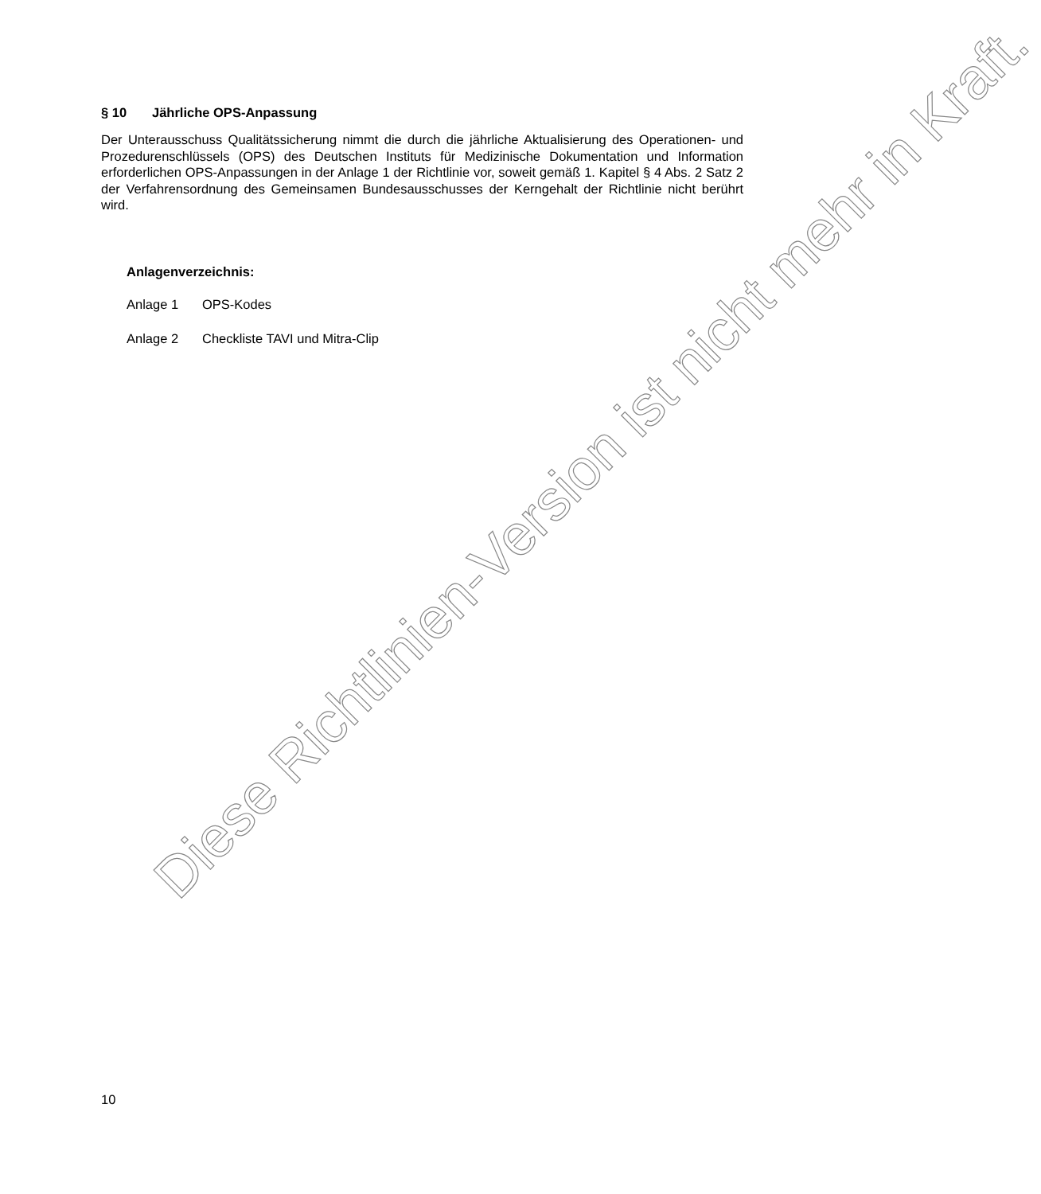§ 10 Jährliche OPS-Anpassung
Der Unterausschuss Qualitätssicherung nimmt die durch die jährliche Aktualisierung des Operationen- und Prozedurenschlüssels (OPS) des Deutschen Instituts für Medizinische Dokumentation und Information erforderlichen OPS-Anpassungen in der Anlage 1 der Richtlinie vor, soweit gemäß 1. Kapitel § 4 Abs. 2 Satz 2 der Verfahrensordnung des Gemeinsamen Bundesausschusses der Kerngehalt der Richtlinie nicht berührt wird.
Anlagenverzeichnis:
Anlage 1 OPS-Kodes
Anlage 2 Checkliste TAVI und Mitra-Clip
Diese Richtlinien-Version ist nicht mehr in Kraft.
10